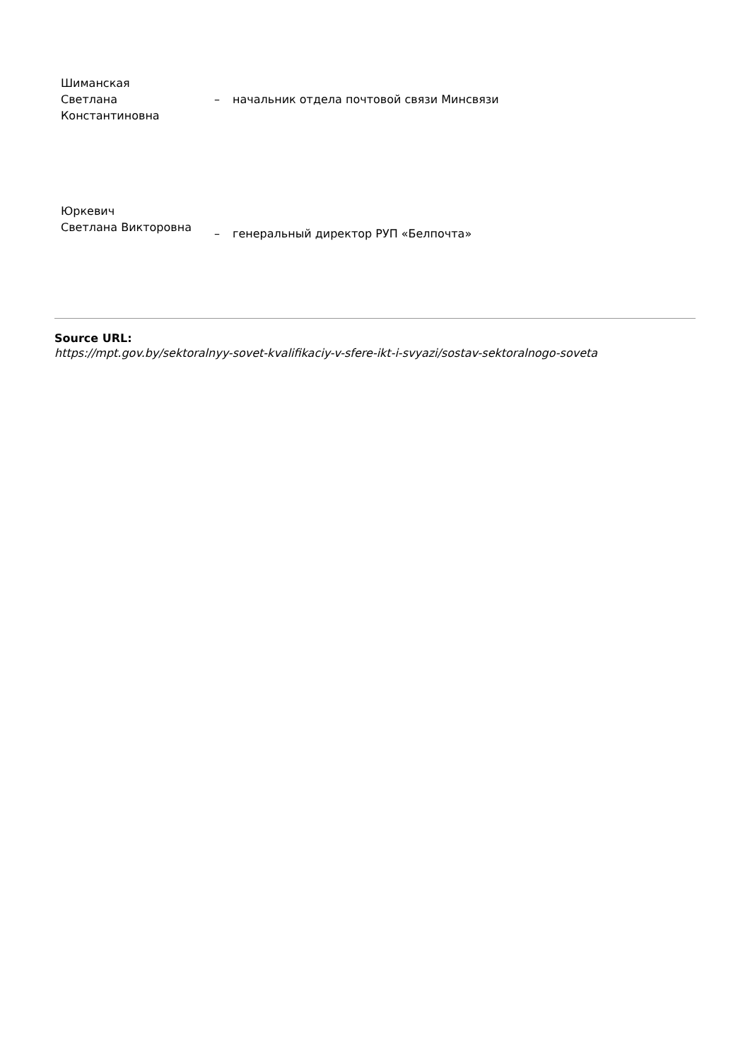| Шиманская Светлана Константиновна | – | начальник отдела почтовой связи Минсвязи |
| Юркевич Светлана Викторовна | – | генеральный директор РУП «Белпочта» |
Source URL:
https://mpt.gov.by/sektoralnyy-sovet-kvalifikaciy-v-sfere-ikt-i-svyazi/sostav-sektoralnogo-soveta